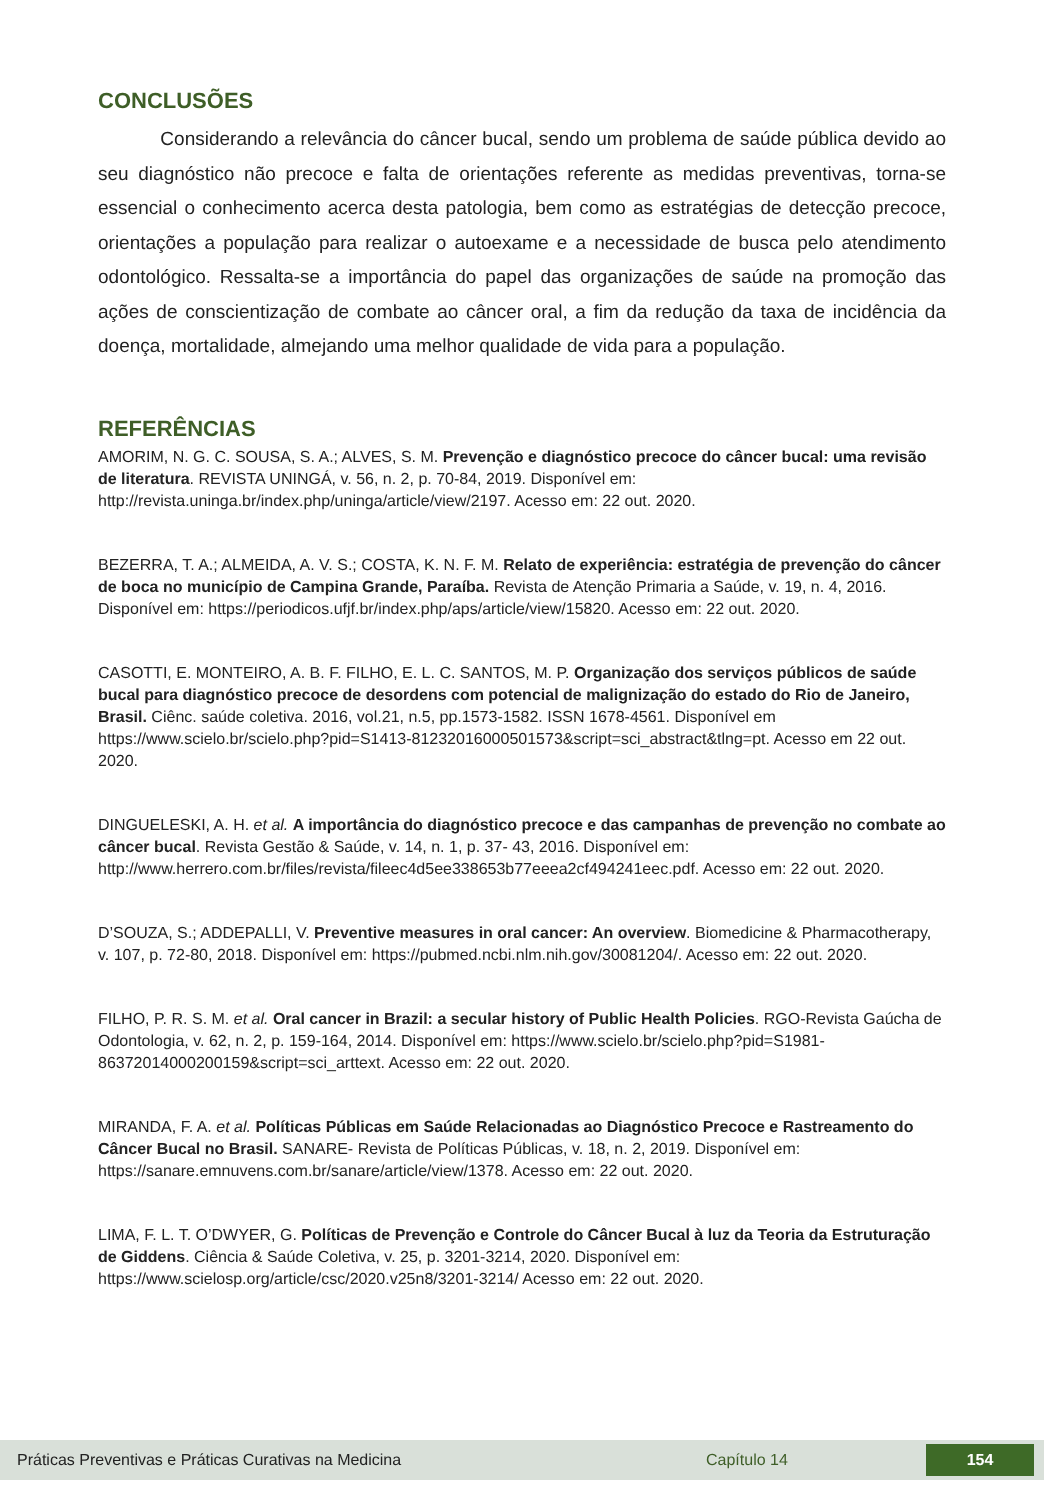CONCLUSÕES
Considerando a relevância do câncer bucal, sendo um problema de saúde pública devido ao seu diagnóstico não precoce e falta de orientações referente as medidas preventivas, torna-se essencial o conhecimento acerca desta patologia, bem como as estratégias de detecção precoce, orientações a população para realizar o autoexame e a necessidade de busca pelo atendimento odontológico. Ressalta-se a importância do papel das organizações de saúde na promoção das ações de conscientização de combate ao câncer oral, a fim da redução da taxa de incidência da doença, mortalidade, almejando uma melhor qualidade de vida para a população.
REFERÊNCIAS
AMORIM, N. G. C. SOUSA, S. A.; ALVES, S. M. Prevenção e diagnóstico precoce do câncer bucal: uma revisão de literatura. REVISTA UNINGÁ, v. 56, n. 2, p. 70-84, 2019. Disponível em: http://revista.uninga.br/index.php/uninga/article/view/2197. Acesso em: 22 out. 2020.
BEZERRA, T. A.; ALMEIDA, A. V. S.; COSTA, K. N. F. M. Relato de experiência: estratégia de prevenção do câncer de boca no município de Campina Grande, Paraíba. Revista de Atenção Primaria a Saúde, v. 19, n. 4, 2016. Disponível em: https://periodicos.ufjf.br/index.php/aps/article/view/15820. Acesso em: 22 out. 2020.
CASOTTI, E. MONTEIRO, A. B. F. FILHO, E. L. C. SANTOS, M. P. Organização dos serviços públicos de saúde bucal para diagnóstico precoce de desordens com potencial de malignização do estado do Rio de Janeiro, Brasil. Ciênc. saúde coletiva. 2016, vol.21, n.5, pp.1573-1582. ISSN 1678-4561. Disponível em https://www.scielo.br/scielo.php?pid=S1413-81232016000501573&script=sci_abstract&tlng=pt. Acesso em 22 out. 2020.
DINGUELESKI, A. H. et al. A importância do diagnóstico precoce e das campanhas de prevenção no combate ao câncer bucal. Revista Gestão & Saúde, v. 14, n. 1, p. 37- 43, 2016. Disponível em: http://www.herrero.com.br/files/revista/fileec4d5ee338653b77eeea2cf494241eec.pdf. Acesso em: 22 out. 2020.
D’SOUZA, S.; ADDEPALLI, V. Preventive measures in oral cancer: An overview. Biomedicine & Pharmacotherapy, v. 107, p. 72-80, 2018. Disponível em: https://pubmed.ncbi.nlm.nih.gov/30081204/. Acesso em: 22 out. 2020.
FILHO, P. R. S. M. et al. Oral cancer in Brazil: a secular history of Public Health Policies. RGO-Revista Gaúcha de Odontologia, v. 62, n. 2, p. 159-164, 2014. Disponível em: https://www.scielo.br/scielo.php?pid=S1981-86372014000200159&script=sci_arttext. Acesso em: 22 out. 2020.
MIRANDA, F. A. et al. Políticas Públicas em Saúde Relacionadas ao Diagnóstico Precoce e Rastreamento do Câncer Bucal no Brasil. SANARE- Revista de Políticas Públicas, v. 18, n. 2, 2019. Disponível em: https://sanare.emnuvens.com.br/sanare/article/view/1378. Acesso em: 22 out. 2020.
LIMA, F. L. T. O’DWYER, G. Políticas de Prevenção e Controle do Câncer Bucal à luz da Teoria da Estruturação de Giddens. Ciência & Saúde Coletiva, v. 25, p. 3201-3214, 2020. Disponível em: https://www.scielosp.org/article/csc/2020.v25n8/3201-3214/ Acesso em: 22 out. 2020.
Práticas Preventivas e Práticas Curativas na Medicina Capítulo 14 154